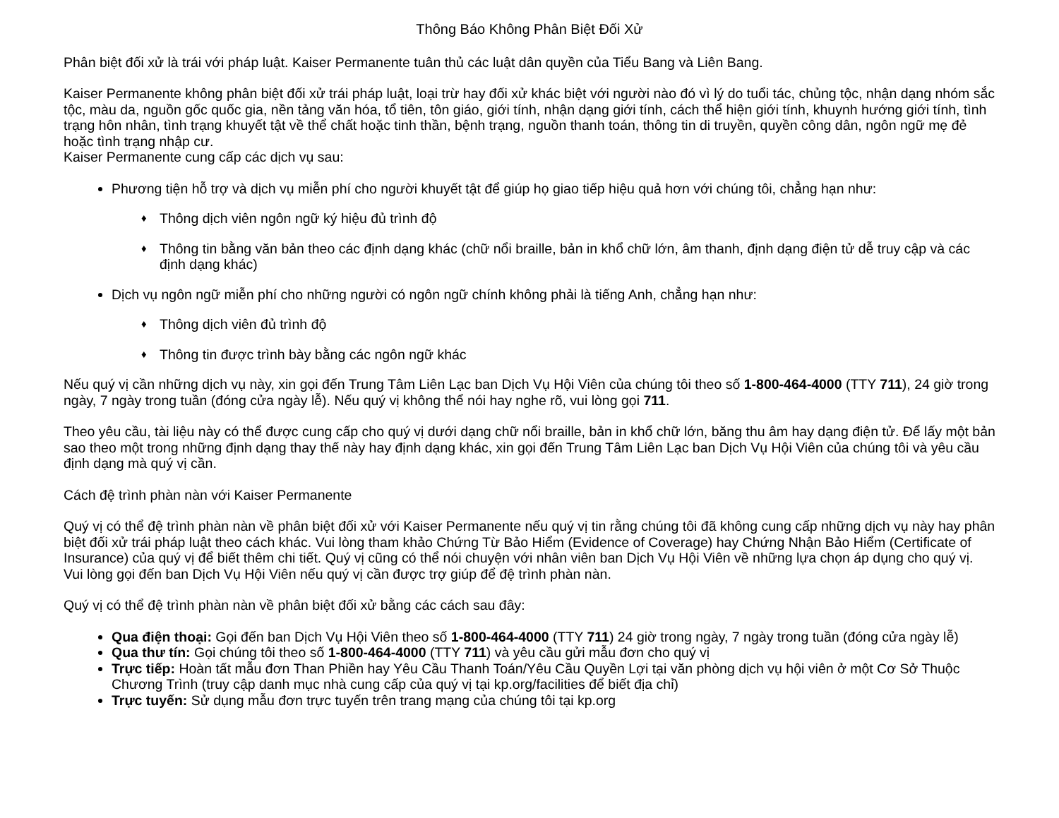Thông Báo Không Phân Biệt Đối Xử
Phân biệt đối xử là trái với pháp luật. Kaiser Permanente tuân thủ các luật dân quyền của Tiểu Bang và Liên Bang.
Kaiser Permanente không phân biệt đối xử trái pháp luật, loại trừ hay đối xử khác biệt với người nào đó vì lý do tuổi tác, chủng tộc, nhận dạng nhóm sắc tộc, màu da, nguồn gốc quốc gia, nền tảng văn hóa, tổ tiên, tôn giáo, giới tính, nhận dạng giới tính, cách thể hiện giới tính, khuynh hướng giới tính, tình trạng hôn nhân, tình trạng khuyết tật về thể chất hoặc tinh thần, bệnh trạng, nguồn thanh toán, thông tin di truyền, quyền công dân, ngôn ngữ mẹ đẻ hoặc tình trạng nhập cư.
Kaiser Permanente cung cấp các dịch vụ sau:
Phương tiện hỗ trợ và dịch vụ miễn phí cho người khuyết tật để giúp họ giao tiếp hiệu quả hơn với chúng tôi, chẳng hạn như:
♦ Thông dịch viên ngôn ngữ ký hiệu đủ trình độ
♦ Thông tin bằng văn bản theo các định dạng khác (chữ nổi braille, bản in khổ chữ lớn, âm thanh, định dạng điện tử dễ truy cập và các định dạng khác)
Dịch vụ ngôn ngữ miễn phí cho những người có ngôn ngữ chính không phải là tiếng Anh, chẳng hạn như:
♦ Thông dịch viên đủ trình độ
♦ Thông tin được trình bày bằng các ngôn ngữ khác
Nếu quý vị cần những dịch vụ này, xin gọi đến Trung Tâm Liên Lạc ban Dịch Vụ Hội Viên của chúng tôi theo số 1-800-464-4000 (TTY 711), 24 giờ trong ngày, 7 ngày trong tuần (đóng cửa ngày lễ). Nếu quý vị không thể nói hay nghe rõ, vui lòng gọi 711.
Theo yêu cầu, tài liệu này có thể được cung cấp cho quý vị dưới dạng chữ nổi braille, bản in khổ chữ lớn, băng thu âm hay dạng điện tử. Để lấy một bản sao theo một trong những định dạng thay thế này hay định dạng khác, xin gọi đến Trung Tâm Liên Lạc ban Dịch Vụ Hội Viên của chúng tôi và yêu cầu định dạng mà quý vị cần.
Cách đệ trình phàn nàn với Kaiser Permanente
Quý vị có thể đệ trình phàn nàn về phân biệt đối xử với Kaiser Permanente nếu quý vị tin rằng chúng tôi đã không cung cấp những dịch vụ này hay phân biệt đối xử trái pháp luật theo cách khác. Vui lòng tham khảo Chứng Từ Bảo Hiểm (Evidence of Coverage) hay Chứng Nhận Bảo Hiểm (Certificate of Insurance) của quý vị để biết thêm chi tiết. Quý vị cũng có thể nói chuyện với nhân viên ban Dịch Vụ Hội Viên về những lựa chọn áp dụng cho quý vị. Vui lòng gọi đến ban Dịch Vụ Hội Viên nếu quý vị cần được trợ giúp để đệ trình phàn nàn.
Quý vị có thể đệ trình phàn nàn về phân biệt đối xử bằng các cách sau đây:
Qua điện thoại: Gọi đến ban Dịch Vụ Hội Viên theo số 1-800-464-4000 (TTY 711) 24 giờ trong ngày, 7 ngày trong tuần (đóng cửa ngày lễ)
Qua thư tín: Gọi chúng tôi theo số 1-800-464-4000 (TTY 711) và yêu cầu gửi mẫu đơn cho quý vị
Trực tiếp: Hoàn tất mẫu đơn Than Phiền hay Yêu Cầu Thanh Toán/Yêu Cầu Quyền Lợi tại văn phòng dịch vụ hội viên ở một Cơ Sở Thuộc Chương Trình (truy cập danh mục nhà cung cấp của quý vị tại kp.org/facilities để biết địa chỉ)
Trực tuyến: Sử dụng mẫu đơn trực tuyến trên trang mạng của chúng tôi tại kp.org